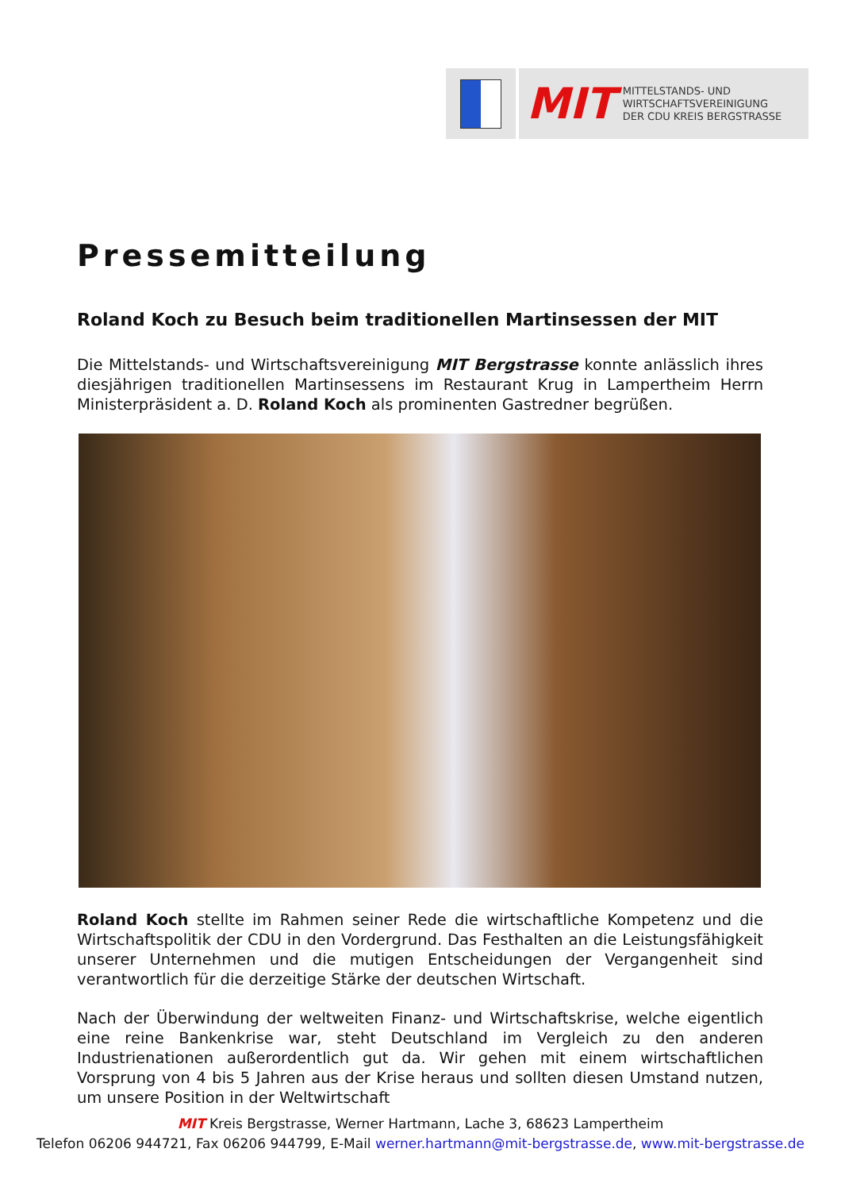MIT MITTELSTANDS- UND
WIRTSCHAFTSVEREINIGUNG
DER CDU KREIS BERGSTRASSE
Pressemitteilung
Roland Koch zu Besuch beim traditionellen Martinsessen der MIT
Die Mittelstands- und Wirtschaftsvereinigung MIT Bergstrasse konnte anlässlich ihres diesjährigen traditionellen Martinsessens im Restaurant Krug in Lampertheim Herrn Ministerpräsident a. D. Roland Koch als prominenten Gastredner begrüßen.
Roland Koch stellte im Rahmen seiner Rede die wirtschaftliche Kompetenz und die Wirtschaftspolitik der CDU in den Vordergrund. Das Festhalten an die Leistungsfähigkeit unserer Unternehmen und die mutigen Entscheidungen der Vergangenheit sind verantwortlich für die derzeitige Stärke der deutschen Wirtschaft.
Nach der Überwindung der weltweiten Finanz- und Wirtschaftskrise, welche eigentlich eine reine Bankenkrise war, steht Deutschland im Vergleich zu den anderen Industrienationen außerordentlich gut da. Wir gehen mit einem wirtschaftlichen Vorsprung von 4 bis 5 Jahren aus der Krise heraus und sollten diesen Umstand nutzen, um unsere Position in der Weltwirtschaft
MIT Kreis Bergstrasse, Werner Hartmann, Lache 3, 68623 Lampertheim
Telefon 06206 944721, Fax 06206 944799, E-Mail werner.hartmann@mit-bergstrasse.de, www.mit-bergstrasse.de